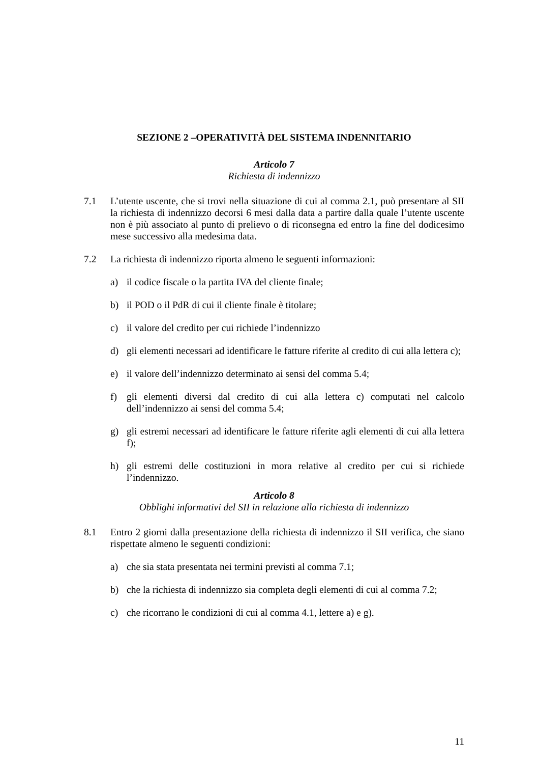SEZIONE 2 –OPERATIVITÀ DEL SISTEMA INDENNITARIO
Articolo 7
Richiesta di indennizzo
7.1 L’utente uscente, che si trovi nella situazione di cui al comma 2.1, può presentare al SII la richiesta di indennizzo decorsi 6 mesi dalla data a partire dalla quale l’utente uscente non è più associato al punto di prelievo o di riconsegna ed entro la fine del dodicesimo mese successivo alla medesima data.
7.2 La richiesta di indennizzo riporta almeno le seguenti informazioni:
a) il codice fiscale o la partita IVA del cliente finale;
b) il POD o il PdR di cui il cliente finale è titolare;
c) il valore del credito per cui richiede l’indennizzo
d) gli elementi necessari ad identificare le fatture riferite al credito di cui alla lettera c);
e) il valore dell’indennizzo determinato ai sensi del comma 5.4;
f) gli elementi diversi dal credito di cui alla lettera c) computati nel calcolo dell’indennizzo ai sensi del comma 5.4;
g) gli estremi necessari ad identificare le fatture riferite agli elementi di cui alla lettera f);
h) gli estremi delle costituzioni in mora relative al credito per cui si richiede l’indennizzo.
Articolo 8
Obblighi informativi del SII in relazione alla richiesta di indennizzo
8.1 Entro 2 giorni dalla presentazione della richiesta di indennizzo il SII verifica, che siano rispettate almeno le seguenti condizioni:
a) che sia stata presentata nei termini previsti al comma 7.1;
b) che la richiesta di indennizzo sia completa degli elementi di cui al comma 7.2;
c) che ricorrano le condizioni di cui al comma 4.1, lettere a) e g).
11